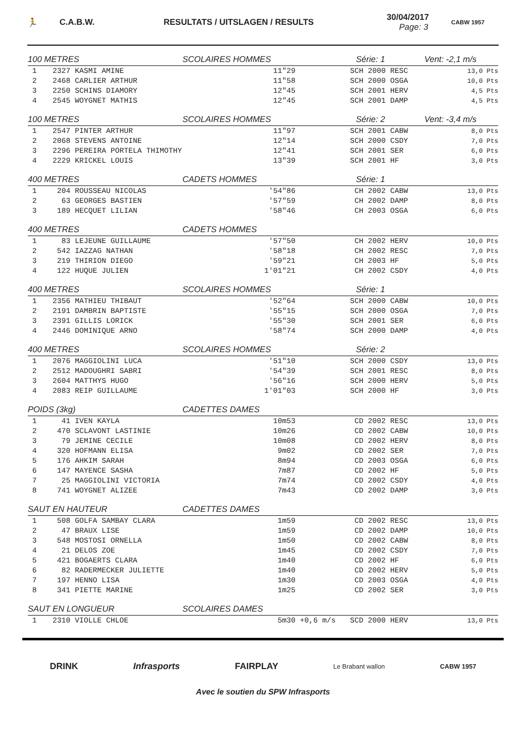🏃 C.A.B.W. RESULTATS / UITSLAGEN / RESULTS 30/04/2017
Page: 3 CABW 1957
100 METRES SCOLAIRES HOMMES Série: 1 Vent: -2,1 m/s
| 1 | 2327 KASMI AMINE | 11"29 | | SCH 2000 RESC | 13,0 Pts |
| 2 | 2468 CARLIER ARTHUR | 11"58 | | SCH 2000 OSGA | 10,0 Pts |
| 3 | 2250 SCHINS DIAMORY | 12"45 | | SCH 2001 HERV | 4,5 Pts |
| 4 | 2545 WOYGNET MATHIS | 12"45 | | SCH 2001 DAMP | 4,5 Pts |
100 METRES SCOLAIRES HOMMES Série: 2 Vent: -3,4 m/s
| 1 | 2547 PINTER ARTHUR | 11"97 | | SCH 2001 CABW | 8,0 Pts |
| 2 | 2068 STEVENS ANTOINE | 12"14 | | SCH 2000 CSDY | 7,0 Pts |
| 3 | 2296 PEREIRA PORTELA THIMOTHY | 12"41 | | SCH 2001 SER | 6,0 Pts |
| 4 | 2229 KRICKEL LOUIS | 13"39 | | SCH 2001 HF | 3,0 Pts |
400 METRES CADETS HOMMES Série: 1
| 1 | 204 ROUSSEAU NICOLAS | '54"86 | | CH 2002 CABW | 13,0 Pts |
| 2 | 63 GEORGES BASTIEN | '57"59 | | CH 2002 DAMP | 8,0 Pts |
| 3 | 189 HECQUET LILIAN | '58"46 | | CH 2003 OSGA | 6,0 Pts |
400 METRES CADETS HOMMES
| 1 | 83 LEJEUNE GUILLAUME | '57"50 | | CH 2002 HERV | 10,0 Pts |
| 2 | 542 IAZZAG NATHAN | '58"18 | | CH 2002 RESC | 7,0 Pts |
| 3 | 219 THIRION DIEGO | '59"21 | | CH 2003 HF | 5,0 Pts |
| 4 | 122 HUQUE JULIEN | 1'01"21 | | CH 2002 CSDY | 4,0 Pts |
400 METRES SCOLAIRES HOMMES Série: 1
| 1 | 2356 MATHIEU THIBAUT | '52"64 | | SCH 2000 CABW | 10,0 Pts |
| 2 | 2191 DAMBRIN BAPTISTE | '55"15 | | SCH 2000 OSGA | 7,0 Pts |
| 3 | 2391 GILLIS LORICK | '55"30 | | SCH 2001 SER | 6,0 Pts |
| 4 | 2446 DOMINIQUE ARNO | '58"74 | | SCH 2000 DAMP | 4,0 Pts |
400 METRES SCOLAIRES HOMMES Série: 2
| 1 | 2076 MAGGIOLINI LUCA | '51"10 | | SCH 2000 CSDY | 13,0 Pts |
| 2 | 2512 MADOUGHRI SABRI | '54"39 | | SCH 2001 RESC | 8,0 Pts |
| 3 | 2604 MATTHYS HUGO | '56"16 | | SCH 2000 HERV | 5,0 Pts |
| 4 | 2083 REIP GUILLAUME | 1'01"03 | | SCH 2000 HF | 3,0 Pts |
POIDS (3kg) CADETTES DAMES
| 1 | 41 IVEN KAYLA | 10m53 | | CD 2002 RESC | 13,0 Pts |
| 2 | 470 SCLAVONT LASTINIE | 10m26 | | CD 2002 CABW | 10,0 Pts |
| 3 | 79 JEMINE CECILE | 10m08 | | CD 2002 HERV | 8,0 Pts |
| 4 | 320 HOFMANN ELISA | 9m02 | | CD 2002 SER | 7,0 Pts |
| 5 | 176 AHKIM SARAH | 8m94 | | CD 2003 OSGA | 6,0 Pts |
| 6 | 147 MAYENCE SASHA | 7m87 | | CD 2002 HF | 5,0 Pts |
| 7 | 25 MAGGIOLINI VICTORIA | 7m74 | | CD 2002 CSDY | 4,0 Pts |
| 8 | 741 WOYGNET ALIZEE | 7m43 | | CD 2002 DAMP | 3,0 Pts |
SAUT EN HAUTEUR CADETTES DAMES
| 1 | 508 GOLFA SAMBAY CLARA | 1m59 | | CD 2002 RESC | 13,0 Pts |
| 2 | 47 BRAUX LISE | 1m59 | | CD 2002 DAMP | 10,0 Pts |
| 3 | 548 MOSTOSI ORNELLA | 1m50 | | CD 2002 CABW | 8,0 Pts |
| 4 | 21 DELOS ZOE | 1m45 | | CD 2002 CSDY | 7,0 Pts |
| 5 | 421 BOGAERTS CLARA | 1m40 | | CD 2002 HF | 6,0 Pts |
| 6 | 82 RADERMECKER JULIETTE | 1m40 | | CD 2002 HERV | 5,0 Pts |
| 7 | 197 HENNO LISA | 1m30 | | CD 2003 OSGA | 4,0 Pts |
| 8 | 341 PIETTE MARINE | 1m25 | | CD 2002 SER | 3,0 Pts |
SAUT EN LONGUEUR SCOLAIRES DAMES
| 1 | 2310 VIOLLE CHLOE | 5m30 | +0,6 m/s | SCD 2000 HERV | 13,0 Pts |
DRINK Infrasports FAIRPLAY Le Brabant wallon CABW 1957
Avec le soutien du SPW Infrasports